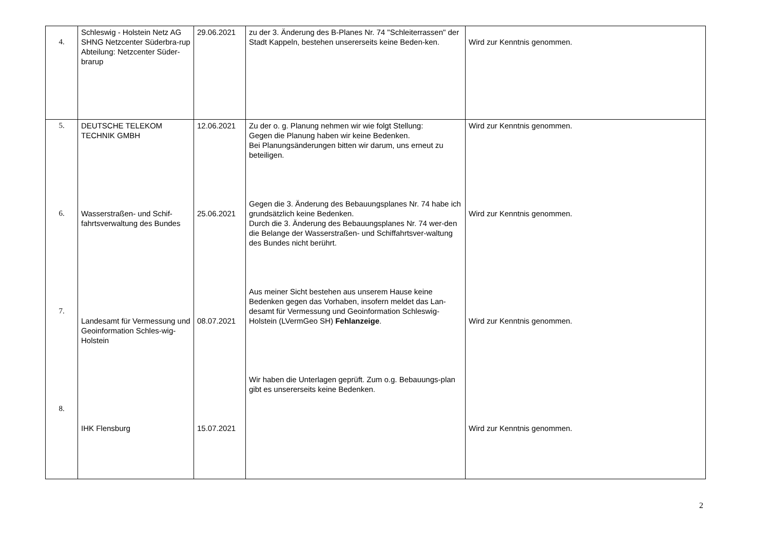| 4. | Schleswig - Holstein Netz AG SHNG Netzcenter Süderbra-rup Abteilung: Netzcenter Süder-brarup | 29.06.2021 | zu der 3. Änderung des B-Planes Nr. 74 "Schleiterrassen" der Stadt Kappeln, bestehen unsererseits keine Beden-ken. | Wird zur Kenntnis genommen. |
| 5. 6. 7. 8. | DEUTSCHE TELEKOM TECHNIK GMBH Wasserstraßen- und Schif-fahrtsverwaltung des Bundes Landesamt für Vermessung und Geoinformation Schles-wig-Holstein IHK Flensburg | 12.06.2021 25.06.2021 08.07.2021 15.07.2021 | Zu der o. g. Planung nehmen wir wie folgt Stellung: Gegen die Planung haben wir keine Bedenken. Bei Planungsänderungen bitten wir darum, uns erneut zu beteiligen. Gegen die 3. Änderung des Bebauungsplanes Nr. 74 habe ich grundsätzlich keine Bedenken. Durch die 3. Änderung des Bebauungsplanes Nr. 74 wer-den die Belange der Wasserstraßen- und Schiffahrtsver-waltung des Bundes nicht berührt. Aus meiner Sicht bestehen aus unserem Hause keine Bedenken gegen das Vorhaben, insofern meldet das Lan-desamt für Vermessung und Geoinformation Schleswig-Holstein (LVermGeo SH) Fehlanzeige . Wir haben die Unterlagen geprüft. Zum o.g. Bebauungs-plan gibt es unsererseits keine Bedenken. | Wird zur Kenntnis genommen. Wird zur Kenntnis genommen. Wird zur Kenntnis genommen. Wird zur Kenntnis genommen. |
2